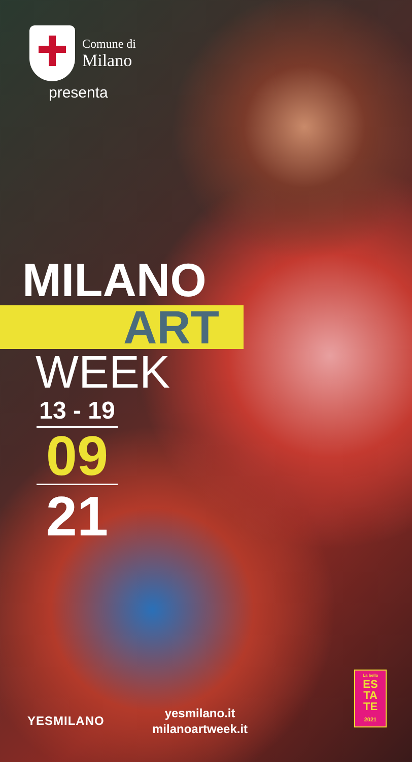Comune di
Milano
presenta
MILANO
ART
WEEK
13 - 19
09
21
YESMILANO
yesmilano.it
milanoartweek.it
La bella
ES
TA
TE
2021